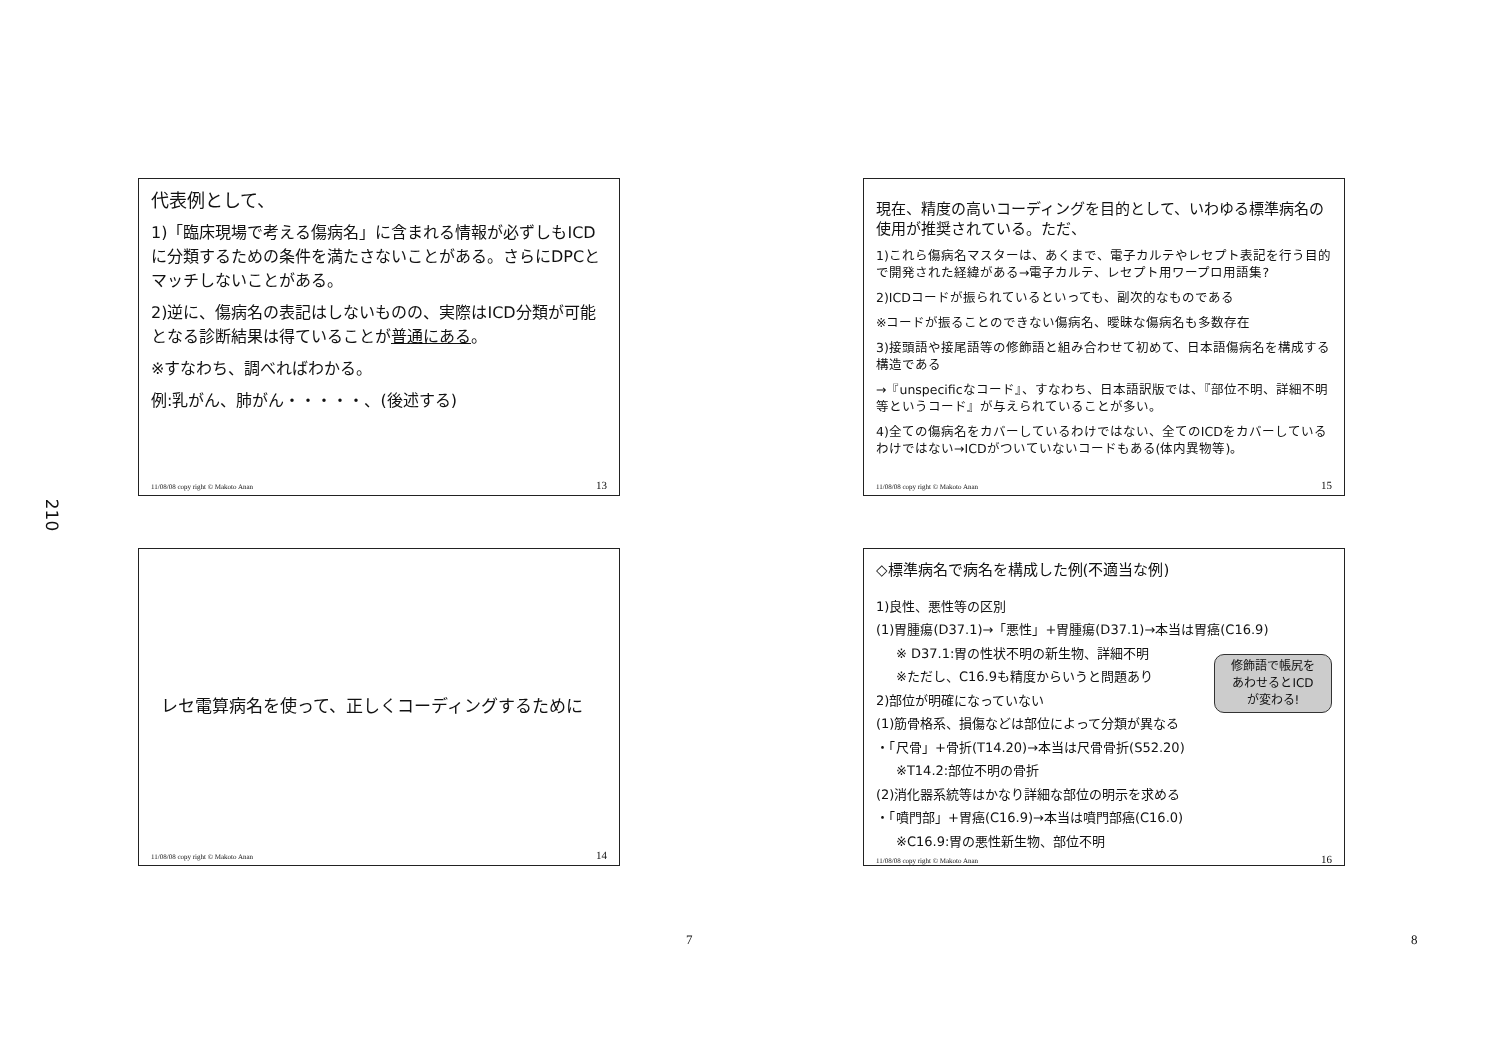210
代表例として、
1)「臨床現場で考える傷病名」に含まれる情報が必ずしもICDに分類するための条件を満たさないことがある。さらにDPCとマッチしないことがある。
2)逆に、傷病名の表記はしないものの、実際はICD分類が可能となる診断結果は得ていることが普通にある。
※すなわち、調べればわかる。
例:乳がん、肺がん・・・・・、(後述する)
11/08/08 copy right © Makoto Anan 13
現在、精度の高いコーディングを目的として、いわゆる標準病名の使用が推奨されている。ただ、
1)これら傷病名マスターは、あくまで、電子カルテやレセプト表記を行う目的で開発された経緯がある→電子カルテ、レセプト用ワープロ用語集?
2)ICDコードが振られているといっても、副次的なものである
※コードが振ることのできない傷病名、曖昧な傷病名も多数存在
3)接頭語や接尾語等の修飾語と組み合わせて初めて、日本語傷病名を構成する構造である
→『unspecificなコード』、すなわち、日本語訳版では、『部位不明、詳細不明等というコード』が与えられていることが多い。
4)全ての傷病名をカバーしているわけではない、全てのICDをカバーしているわけではない→ICDがついていないコードもある(体内異物等)。
11/08/08 copy right © Makoto Anan 15
レセ電算病名を使って、正しくコーディングするために
11/08/08 copy right © Makoto Anan 14
◇標準病名で病名を構成した例(不適当な例)
1)良性、悪性等の区別
(1)胃腫瘍(D37.1)→「悪性」+胃腫瘍(D37.1)→本当は胃癌(C16.9)
※ D37.1:胃の性状不明の新生物、詳細不明
※ただし、C16.9も精度からいうと問題あり
2)部位が明確になっていない
(1)筋骨格系、損傷などは部位によって分類が異なる
・「尺骨」+骨折(T14.20)→本当は尺骨骨折(S52.20)
※T14.2:部位不明の骨折
(2)消化器系統等はかなり詳細な部位の明示を求める
・「噴門部」+胃癌(C16.9)→本当は噴門部癌(C16.0)
※C16.9:胃の悪性新生物、部位不明
修飾語で帳尻を
あわせるとICD
が変わる!
11/08/08 copy right © Makoto Anan 16
7 8